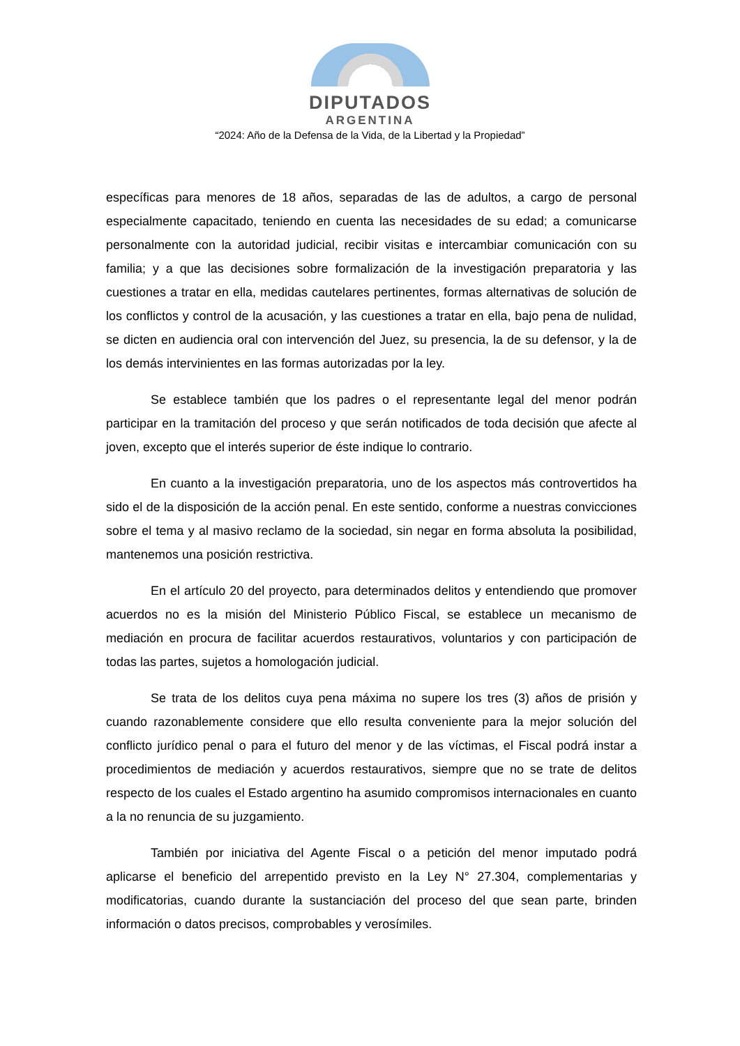DIPUTADOS
ARGENTINA
“2024: Año de la Defensa de la Vida, de la Libertad y la Propiedad”
específicas para menores de 18 años, separadas de las de adultos, a cargo de personal especialmente capacitado, teniendo en cuenta las necesidades de su edad; a comunicarse personalmente con la autoridad judicial, recibir visitas e intercambiar comunicación con su familia; y a que las decisiones sobre formalización de la investigación preparatoria y las cuestiones a tratar en ella, medidas cautelares pertinentes, formas alternativas de solución de los conflictos y control de la acusación, y las cuestiones a tratar en ella, bajo pena de nulidad, se dicten en audiencia oral con intervención del Juez, su presencia, la de su defensor, y la de los demás intervinientes en las formas autorizadas por la ley.
Se establece también que los padres o el representante legal del menor podrán participar en la tramitación del proceso y que serán notificados de toda decisión que afecte al joven, excepto que el interés superior de éste indique lo contrario.
En cuanto a la investigación preparatoria, uno de los aspectos más controvertidos ha sido el de la disposición de la acción penal. En este sentido, conforme a nuestras convicciones sobre el tema y al masivo reclamo de la sociedad, sin negar en forma absoluta la posibilidad, mantenemos una posición restrictiva.
En el artículo 20 del proyecto, para determinados delitos y entendiendo que promover acuerdos no es la misión del Ministerio Público Fiscal, se establece un mecanismo de mediación en procura de facilitar acuerdos restaurativos, voluntarios y con participación de todas las partes, sujetos a homologación judicial.
Se trata de los delitos cuya pena máxima no supere los tres (3) años de prisión y cuando razonablemente considere que ello resulta conveniente para la mejor solución del conflicto jurídico penal o para el futuro del menor y de las víctimas, el Fiscal podrá instar a procedimientos de mediación y acuerdos restaurativos, siempre que no se trate de delitos respecto de los cuales el Estado argentino ha asumido compromisos internacionales en cuanto a la no renuncia de su juzgamiento.
También por iniciativa del Agente Fiscal o a petición del menor imputado podrá aplicarse el beneficio del arrepentido previsto en la Ley N° 27.304, complementarias y modificatorias, cuando durante la sustanciación del proceso del que sean parte, brinden información o datos precisos, comprobables y verosímiles.